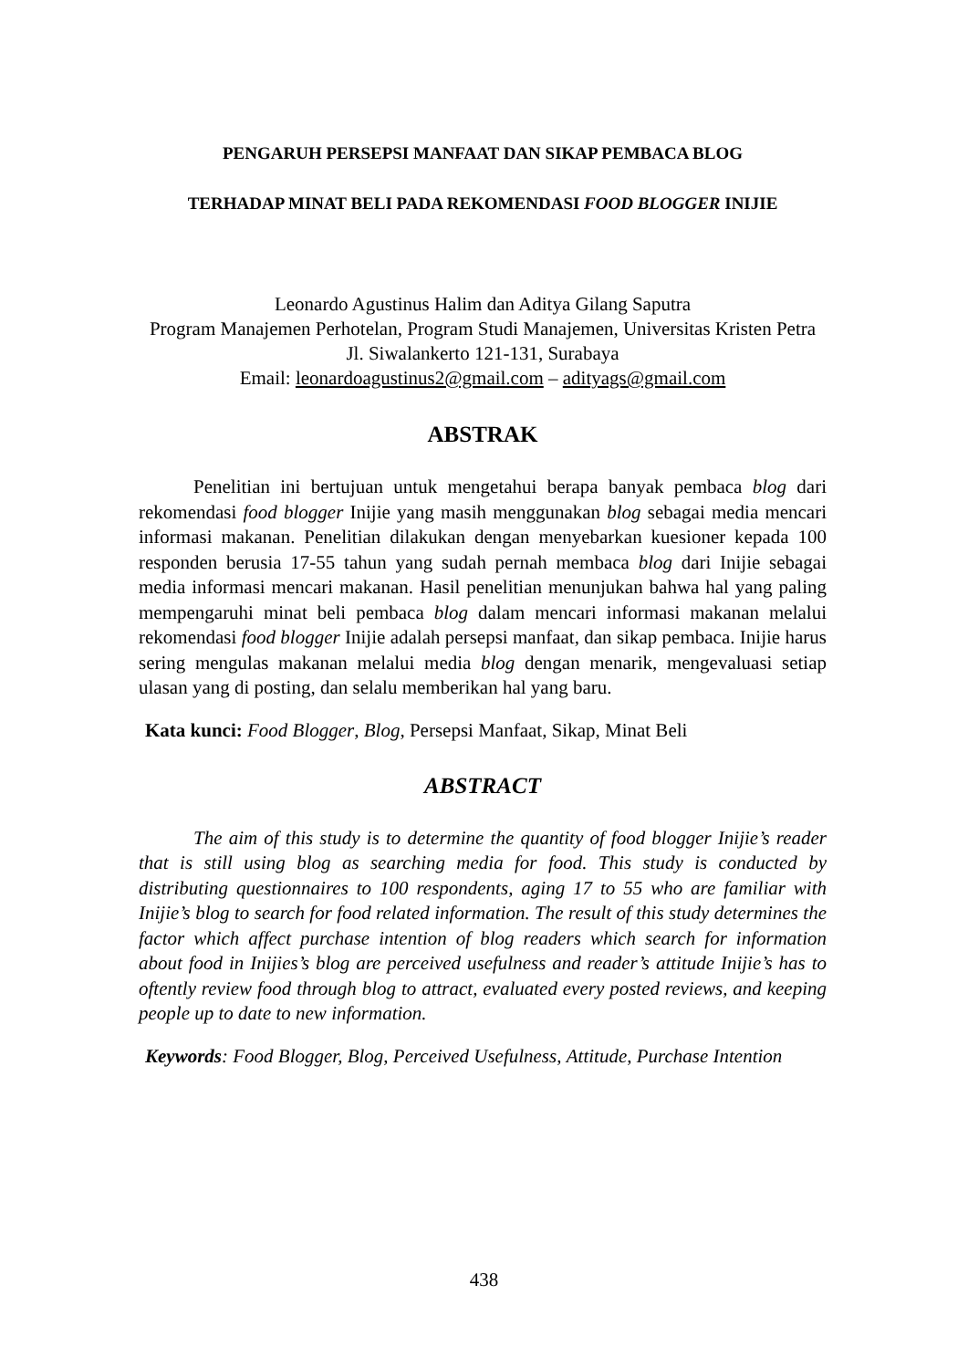PENGARUH PERSEPSI MANFAAT DAN SIKAP PEMBACA BLOG
TERHADAP MINAT BELI PADA REKOMENDASI FOOD BLOGGER INIJIE
Leonardo Agustinus Halim dan Aditya Gilang Saputra
Program Manajemen Perhotelan, Program Studi Manajemen, Universitas Kristen Petra
Jl. Siwalankerto 121-131, Surabaya
Email: leonardoagustinus2@gmail.com – adityags@gmail.com
ABSTRAK
Penelitian ini bertujuan untuk mengetahui berapa banyak pembaca blog dari rekomendasi food blogger Inijie yang masih menggunakan blog sebagai media mencari informasi makanan. Penelitian dilakukan dengan menyebarkan kuesioner kepada 100 responden berusia 17-55 tahun yang sudah pernah membaca blog dari Inijie sebagai media informasi mencari makanan. Hasil penelitian menunjukan bahwa hal yang paling mempengaruhi minat beli pembaca blog dalam mencari informasi makanan melalui rekomendasi food blogger Inijie adalah persepsi manfaat, dan sikap pembaca. Inijie harus sering mengulas makanan melalui media blog dengan menarik, mengevaluasi setiap ulasan yang di posting, dan selalu memberikan hal yang baru.
Kata kunci: Food Blogger, Blog, Persepsi Manfaat, Sikap, Minat Beli
ABSTRACT
The aim of this study is to determine the quantity of food blogger Inijie’s reader that is still using blog as searching media for food. This study is conducted by distributing questionnaires to 100 respondents, aging 17 to 55 who are familiar with Inijie’s blog to search for food related information. The result of this study determines the factor which affect purchase intention of blog readers which search for information about food in Inijies’s blog are perceived usefulness and reader’s attitude Inijie’s has to oftently review food through blog to attract, evaluated every posted reviews, and keeping people up to date to new information.
Keywords: Food Blogger, Blog, Perceived Usefulness, Attitude, Purchase Intention
438